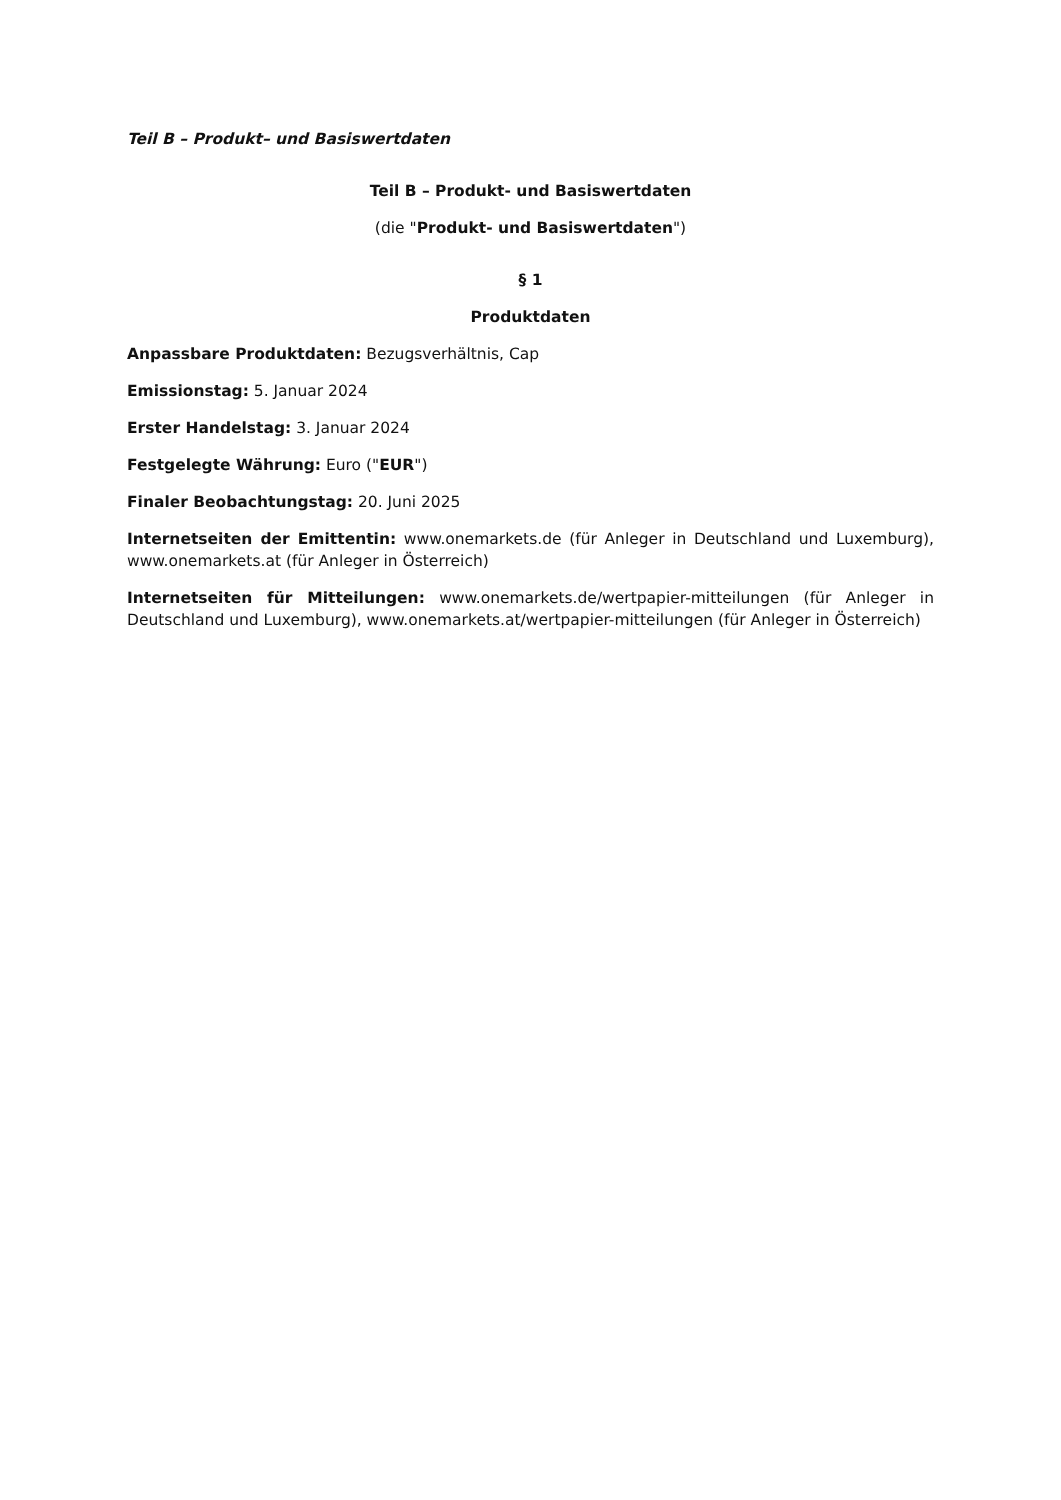Teil B – Produkt– und Basiswertdaten
Teil B – Produkt- und Basiswertdaten
(die "Produkt- und Basiswertdaten")
§ 1
Produktdaten
Anpassbare Produktdaten: Bezugsverhältnis, Cap
Emissionstag: 5. Januar 2024
Erster Handelstag: 3. Januar 2024
Festgelegte Währung: Euro ("EUR")
Finaler Beobachtungstag: 20. Juni 2025
Internetseiten der Emittentin: www.onemarkets.de (für Anleger in Deutschland und Luxemburg), www.onemarkets.at (für Anleger in Österreich)
Internetseiten für Mitteilungen: www.onemarkets.de/wertpapier-mitteilungen (für Anleger in Deutschland und Luxemburg), www.onemarkets.at/wertpapier-mitteilungen (für Anleger in Österreich)